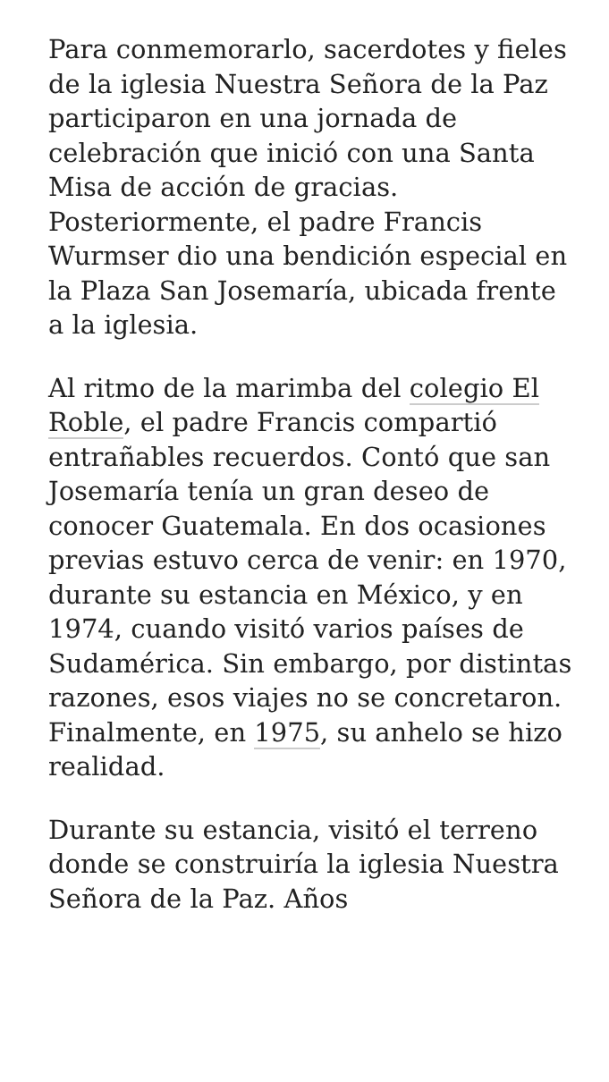Para conmemorarlo, sacerdotes y fieles de la iglesia Nuestra Señora de la Paz participaron en una jornada de celebración que inició con una Santa Misa de acción de gracias. Posteriormente, el padre Francis Wurmser dio una bendición especial en la Plaza San Josemaría, ubicada frente a la iglesia.
Al ritmo de la marimba del colegio El Roble, el padre Francis compartió entrañables recuerdos. Contó que san Josemaría tenía un gran deseo de conocer Guatemala. En dos ocasiones previas estuvo cerca de venir: en 1970, durante su estancia en México, y en 1974, cuando visitó varios países de Sudamérica. Sin embargo, por distintas razones, esos viajes no se concretaron. Finalmente, en 1975, su anhelo se hizo realidad.
Durante su estancia, visitó el terreno donde se construiría la iglesia Nuestra Señora de la Paz. Años